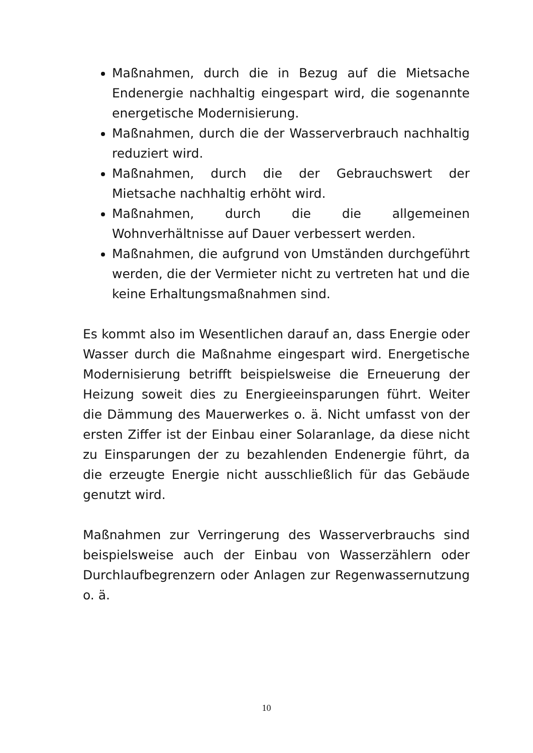Maßnahmen, durch die in Bezug auf die Mietsache Endenergie nachhaltig eingespart wird, die sogenannte energetische Modernisierung.
Maßnahmen, durch die der Wasserverbrauch nachhaltig reduziert wird.
Maßnahmen, durch die der Gebrauchswert der Mietsache nachhaltig erhöht wird.
Maßnahmen, durch die die allgemeinen Wohnverhältnisse auf Dauer verbessert werden.
Maßnahmen, die aufgrund von Umständen durchgeführt werden, die der Vermieter nicht zu vertreten hat und die keine Erhaltungsmaßnahmen sind.
Es kommt also im Wesentlichen darauf an, dass Energie oder Wasser durch die Maßnahme eingespart wird. Energetische Modernisierung betrifft beispielsweise die Erneuerung der Heizung soweit dies zu Energieeinsparungen führt. Weiter die Dämmung des Mauerwerkes o. ä. Nicht umfasst von der ersten Ziffer ist der Einbau einer Solaranlage, da diese nicht zu Einsparungen der zu bezahlenden Endenergie führt, da die erzeugte Energie nicht ausschließlich für das Gebäude genutzt wird.
Maßnahmen zur Verringerung des Wasserverbrauchs sind beispielsweise auch der Einbau von Wasserzählern oder Durchlaufbegrenzern oder Anlagen zur Regenwassernutzung o. ä.
10